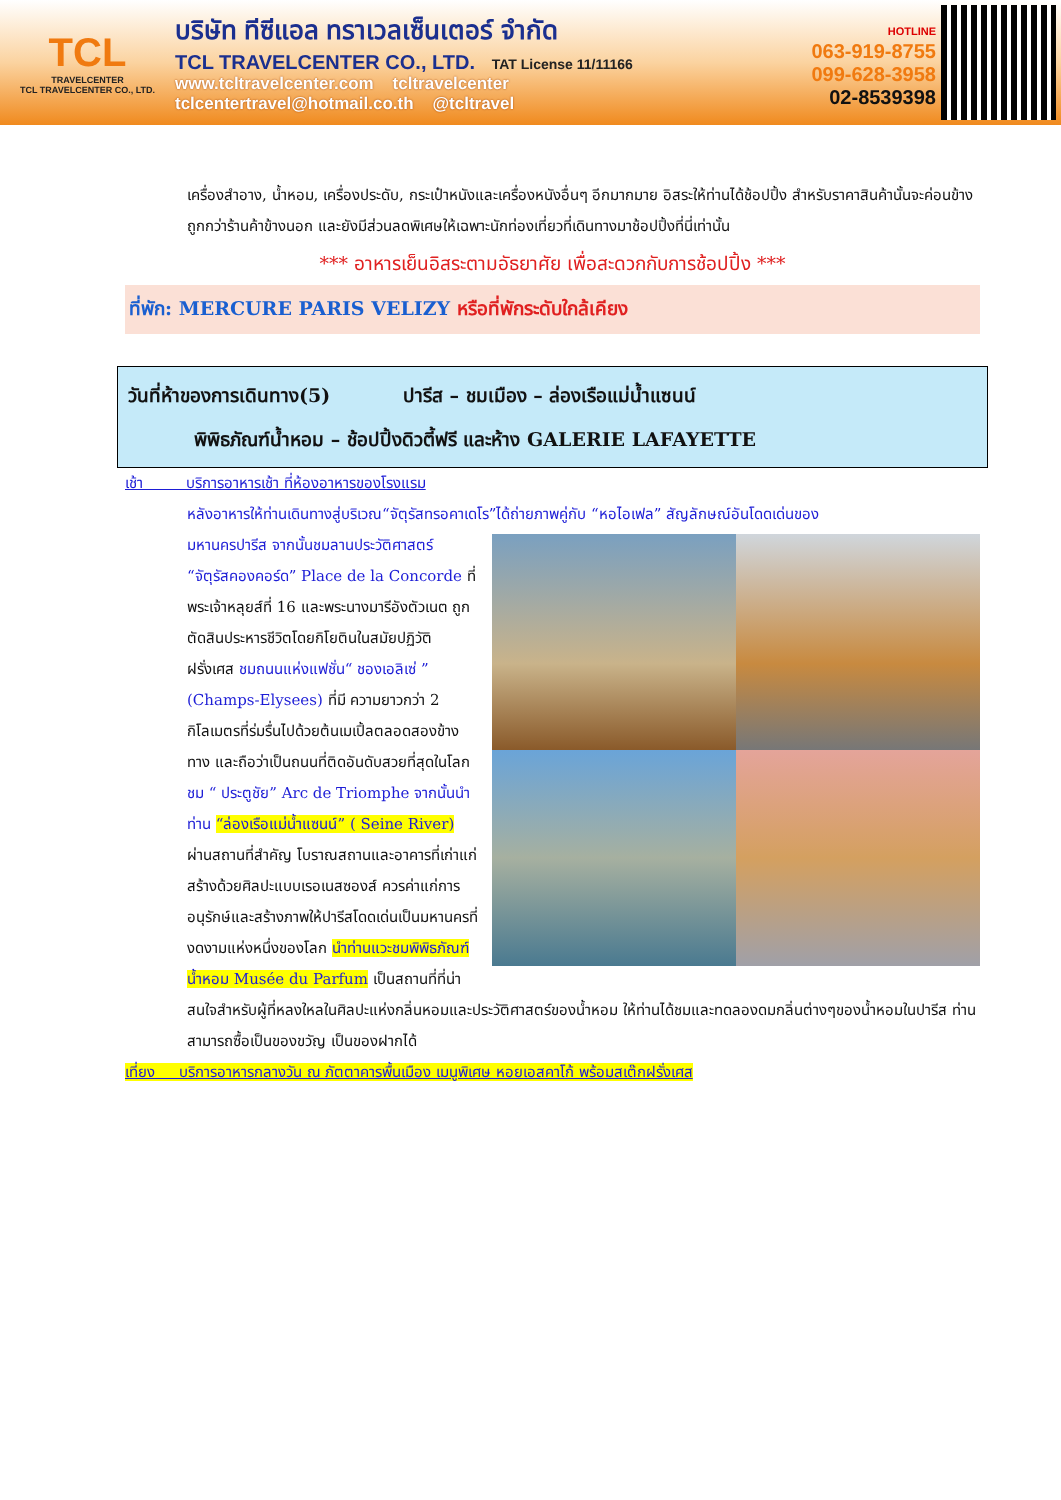TCL
TRAVELCENTER
TCL TRAVELCENTER CO., LTD.
บริษัท ทีซีแอล ทราเวลเซ็นเตอร์ จำกัด
TCL TRAVELCENTER CO., LTD. TAT License 11/11166
www.tcltravelcenter.com tcltravelcenter
tclcentertravel@hotmail.co.th @tcltravel
HOTLINE
063-919-8755
099-628-3958
02-8539398
เครื่องสำอาง, น้ำหอม, เครื่องประดับ, กระเป๋าหนังและเครื่องหนังอื่นๆ อีกมากมาย อิสระให้ท่านได้ช้อปปิ้ง สำหรับราคาสินค้านั้นจะค่อนข้างถูกกว่าร้านค้าข้างนอก และยังมีส่วนลดพิเศษให้เฉพาะนักท่องเที่ยวที่เดินทางมาช้อปปิ้งที่นี่เท่านั้น
*** อาหารเย็นอิสระตามอัธยาศัย เพื่อสะดวกกับการช้อปปิ้ง ***
ที่พัก: MERCURE PARIS VELIZY หรือที่พักระดับใกล้เคียง
วันที่ห้าของการเดินทาง(5) ปารีส – ชมเมือง – ล่องเรือแม่น้ำแซนน์
พิพิธภัณฑ์น้ำหอม – ช้อปปิ้งดิวตี้ฟรี และห้าง GALERIE LAFAYETTE
เช้า บริการอาหารเช้า ที่ห้องอาหารของโรงแรม
หลังอาหารให้ท่านเดินทางสู่บริเวณ“จัตุรัสทรอคาเดโร”ได้ถ่ายภาพคู่กับ “หอไอเฟล” สัญลักษณ์อันโดดเด่นของ
มหานครปารีส จากนั้นชมลานประวัติศาสตร์ “จัตุรัสคองคอร์ด” Place de la Concorde ที่พระเจ้าหลุยส์ที่ 16 และพระนางมารีอังตัวเนต ถูกตัดสินประหารชีวิตโดยกิโยตินในสมัยปฏิวัติฝรั่งเศส ชมถนนแห่งแฟชั่น“ ชองเอลิเซ่ ” (Champs-Elysees) ที่มี ความยาวกว่า 2 กิโลเมตรที่ร่มรื่นไปด้วยต้นเมเปิ้ลตลอดสองข้างทาง และถือว่าเป็นถนนที่ติดอันดับสวยที่สุดในโลก ชม “ ประตูชัย” Arc de Triomphe จากนั้นนำท่าน “ล่องเรือแม่น้ำแซนน์” ( Seine River) ผ่านสถานที่สำคัญ โบราณสถานและอาคารที่เก่าแก่สร้างด้วยศิลปะแบบเรอเนสซองส์ ควรค่าแก่การอนุรักษ์และสร้างภาพให้ปารีสโดดเด่นเป็นมหานครที่งดงามแห่งหนึ่งของโลก นำท่านแวะชมพิพิธภัณฑ์น้ำหอม Musée du Parfum เป็นสถานที่ที่น่าสนใจสำหรับผู้ที่หลงใหลในศิลปะแห่งกลิ่นหอมและประวัติศาสตร์ของน้ำหอม ให้ท่านได้ชมและทดลองดมกลิ่นต่างๆของน้ำหอมในปารีส ท่านสามารถซื้อเป็นของขวัญ เป็นของฝากได้
เที่ยง บริการอาหารกลางวัน ณ ภัตตาคารพื้นเมือง เมนูพิเศษ หอยเอสคาโก้ พร้อมสเต๊กฝรั่งเศส